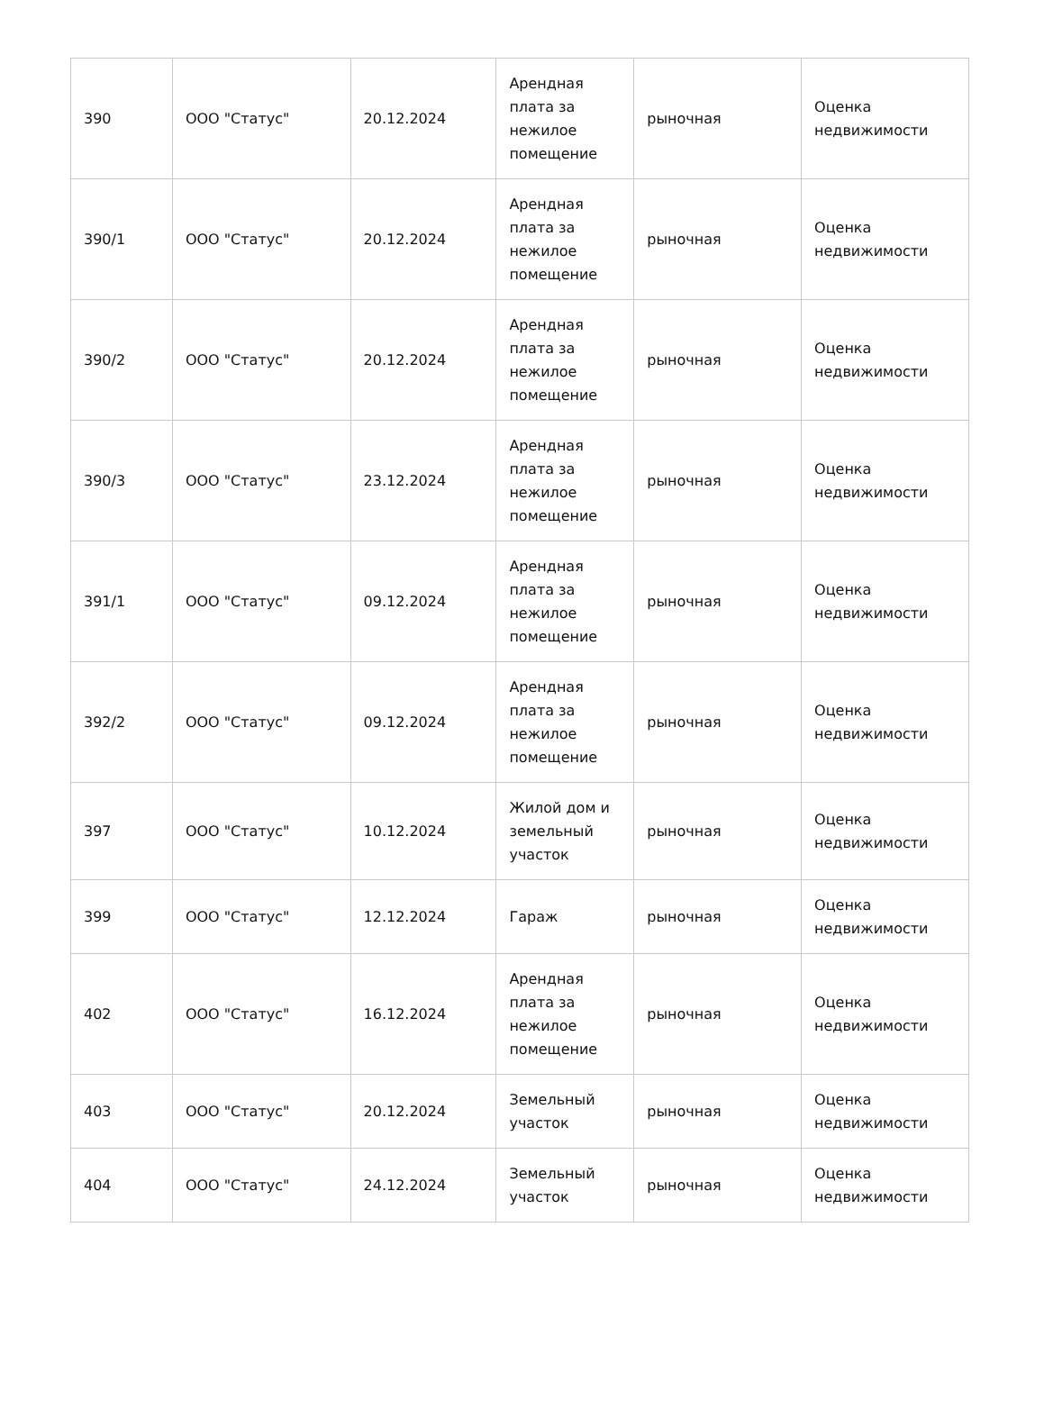| 390 | ООО "Статус" | 20.12.2024 | Арендная плата за нежилое помещение | рыночная | Оценка недвижимости |
| 390/1 | ООО "Статус" | 20.12.2024 | Арендная плата за нежилое помещение | рыночная | Оценка недвижимости |
| 390/2 | ООО "Статус" | 20.12.2024 | Арендная плата за нежилое помещение | рыночная | Оценка недвижимости |
| 390/3 | ООО "Статус" | 23.12.2024 | Арендная плата за нежилое помещение | рыночная | Оценка недвижимости |
| 391/1 | ООО "Статус" | 09.12.2024 | Арендная плата за нежилое помещение | рыночная | Оценка недвижимости |
| 392/2 | ООО "Статус" | 09.12.2024 | Арендная плата за нежилое помещение | рыночная | Оценка недвижимости |
| 397 | ООО "Статус" | 10.12.2024 | Жилой дом и земельный участок | рыночная | Оценка недвижимости |
| 399 | ООО "Статус" | 12.12.2024 | Гараж | рыночная | Оценка недвижимости |
| 402 | ООО "Статус" | 16.12.2024 | Арендная плата за нежилое помещение | рыночная | Оценка недвижимости |
| 403 | ООО "Статус" | 20.12.2024 | Земельный участок | рыночная | Оценка недвижимости |
| 404 | ООО "Статус" | 24.12.2024 | Земельный участок | рыночная | Оценка недвижимости |